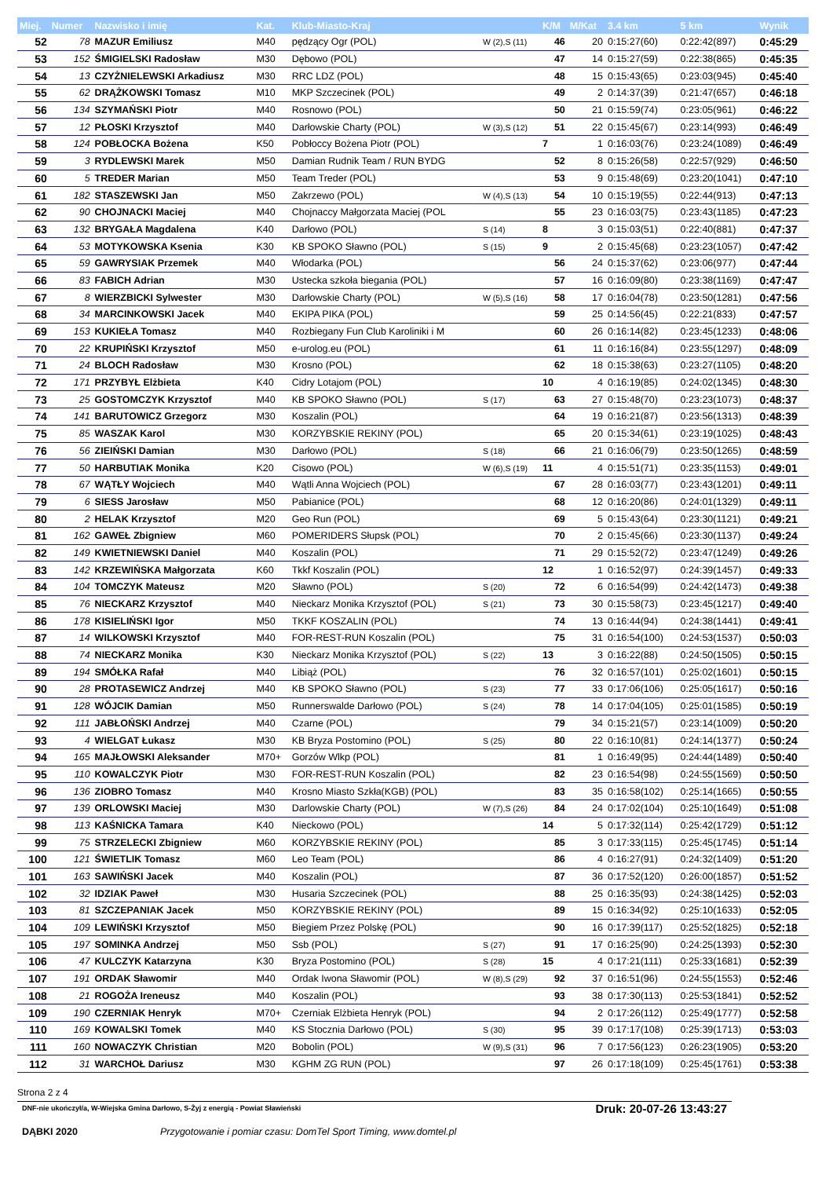| Miej. | Numer | Nazwisko i imię | Kat. | Klub-Miasto-Kraj | | K/M | M/Kat | 3.4 km | 5 km | Wynik |
| --- | --- | --- | --- | --- | --- | --- | --- | --- | --- | --- |
| 52 | 78 | MAZUR Emiliusz | M40 | pędzący Ogr (POL) | W (2),S (11) | 46 | 20 | 0:15:27(60) | 0:22:42(897) | 0:45:29 |
| 53 | 152 | ŚMIGIELSKI Radosław | M30 | Dębowo (POL) | | 47 | 14 | 0:15:27(59) | 0:22:38(865) | 0:45:35 |
| 54 | 13 | CZYŻNIELEWSKI Arkadiusz | M30 | RRC LDZ (POL) | | 48 | 15 | 0:15:43(65) | 0:23:03(945) | 0:45:40 |
| 55 | 62 | DRĄŻKOWSKI Tomasz | M10 | MKP Szczecinek (POL) | | 49 | 2 | 0:14:37(39) | 0:21:47(657) | 0:46:18 |
| 56 | 134 | SZYMAŃSKI Piotr | M40 | Rosnowo (POL) | | 50 | 21 | 0:15:59(74) | 0:23:05(961) | 0:46:22 |
| 57 | 12 | PŁOSKI Krzysztof | M40 | Darłowskie Charty (POL) | W (3),S (12) | 51 | 22 | 0:15:45(67) | 0:23:14(993) | 0:46:49 |
| 58 | 124 | POBŁOCKA Bożena | K50 | Pobłoccy Bożena Piotr (POL) | | 7 | 1 | 0:16:03(76) | 0:23:24(1089) | 0:46:49 |
| 59 | 3 | RYDLEWSKI Marek | M50 | Damian Rudnik Team / RUN BYDG | | 52 | 8 | 0:15:26(58) | 0:22:57(929) | 0:46:50 |
| 60 | 5 | TREDER Marian | M50 | Team Treder (POL) | | 53 | 9 | 0:15:48(69) | 0:23:20(1041) | 0:47:10 |
| 61 | 182 | STASZEWSKI Jan | M50 | Zakrzewo (POL) | W (4),S (13) | 54 | 10 | 0:15:19(55) | 0:22:44(913) | 0:47:13 |
| 62 | 90 | CHOJNACKI Maciej | M40 | Chojnaccy Małgorzata Maciej (POL | | 55 | 23 | 0:16:03(75) | 0:23:43(1185) | 0:47:23 |
| 63 | 132 | BRYGAŁA Magdalena | K40 | Darłowo (POL) | S (14) | 8 | 3 | 0:15:03(51) | 0:22:40(881) | 0:47:37 |
| 64 | 53 | MOTYKOWSKA Ksenia | K30 | KB SPOKO Sławno (POL) | S (15) | 9 | 2 | 0:15:45(68) | 0:23:23(1057) | 0:47:42 |
| 65 | 59 | GAWRYSIAK Przemek | M40 | Włodarka (POL) | | 56 | 24 | 0:15:37(62) | 0:23:06(977) | 0:47:44 |
| 66 | 83 | FABICH Adrian | M30 | Ustecka szkoła biegania (POL) | | 57 | 16 | 0:16:09(80) | 0:23:38(1169) | 0:47:47 |
| 67 | 8 | WIERZBICKI Sylwester | M30 | Darłowskie Charty (POL) | W (5),S (16) | 58 | 17 | 0:16:04(78) | 0:23:50(1281) | 0:47:56 |
| 68 | 34 | MARCINKOWSKI Jacek | M40 | EKIPA PIKA (POL) | | 59 | 25 | 0:14:56(45) | 0:22:21(833) | 0:47:57 |
| 69 | 153 | KUKIEŁA Tomasz | M40 | Rozbiegany Fun Club Karoliniki i M | | 60 | 26 | 0:16:14(82) | 0:23:45(1233) | 0:48:06 |
| 70 | 22 | KRUPIŃSKI Krzysztof | M50 | e-urolog.eu (POL) | | 61 | 11 | 0:16:16(84) | 0:23:55(1297) | 0:48:09 |
| 71 | 24 | BLOCH Radosław | M30 | Krosno (POL) | | 62 | 18 | 0:15:38(63) | 0:23:27(1105) | 0:48:20 |
| 72 | 171 | PRZYBYŁ Elżbieta | K40 | Cidry Lotajom (POL) | | 10 | 4 | 0:16:19(85) | 0:24:02(1345) | 0:48:30 |
| 73 | 25 | GOSTOMCZYK Krzysztof | M40 | KB SPOKO Sławno (POL) | S (17) | 63 | 27 | 0:15:48(70) | 0:23:23(1073) | 0:48:37 |
| 74 | 141 | BARUTOWICZ Grzegorz | M30 | Koszalin (POL) | | 64 | 19 | 0:16:21(87) | 0:23:56(1313) | 0:48:39 |
| 75 | 85 | WASZAK Karol | M30 | KORZYBSKIE REKINY (POL) | | 65 | 20 | 0:15:34(61) | 0:23:19(1025) | 0:48:43 |
| 76 | 56 | ZIEIŃSKI Damian | M30 | Darłowo (POL) | S (18) | 66 | 21 | 0:16:06(79) | 0:23:50(1265) | 0:48:59 |
| 77 | 50 | HARBUTIAK Monika | K20 | Cisowo (POL) | W (6),S (19) | 11 | 4 | 0:15:51(71) | 0:23:35(1153) | 0:49:01 |
| 78 | 67 | WĄTŁY Wojciech | M40 | Wątli Anna Wojciech (POL) | | 67 | 28 | 0:16:03(77) | 0:23:43(1201) | 0:49:11 |
| 79 | 6 | SIESS Jarosław | M50 | Pabianice (POL) | | 68 | 12 | 0:16:20(86) | 0:24:01(1329) | 0:49:11 |
| 80 | 2 | HELAK Krzysztof | M20 | Geo Run (POL) | | 69 | 5 | 0:15:43(64) | 0:23:30(1121) | 0:49:21 |
| 81 | 162 | GAWEŁ Zbigniew | M60 | POMERIDERS Słupsk (POL) | | 70 | 2 | 0:15:45(66) | 0:23:30(1137) | 0:49:24 |
| 82 | 149 | KWIETNIEWSKI Daniel | M40 | Koszalin (POL) | | 71 | 29 | 0:15:52(72) | 0:23:47(1249) | 0:49:26 |
| 83 | 142 | KRZEWIŃSKA Małgorzata | K60 | Tkkf Koszalin (POL) | | 12 | 1 | 0:16:52(97) | 0:24:39(1457) | 0:49:33 |
| 84 | 104 | TOMCZYK Mateusz | M20 | Sławno (POL) | S (20) | 72 | 6 | 0:16:54(99) | 0:24:42(1473) | 0:49:38 |
| 85 | 76 | NIECKARZ Krzysztof | M40 | Nieckarz Monika Krzysztof (POL) | S (21) | 73 | 30 | 0:15:58(73) | 0:23:45(1217) | 0:49:40 |
| 86 | 178 | KISIELIŃSKI Igor | M50 | TKKF KOSZALIN (POL) | | 74 | 13 | 0:16:44(94) | 0:24:38(1441) | 0:49:41 |
| 87 | 14 | WILKOWSKI Krzysztof | M40 | FOR-REST-RUN Koszalin (POL) | | 75 | 31 | 0:16:54(100) | 0:24:53(1537) | 0:50:03 |
| 88 | 74 | NIECKARZ Monika | K30 | Nieckarz Monika Krzysztof (POL) | S (22) | 13 | 3 | 0:16:22(88) | 0:24:50(1505) | 0:50:15 |
| 89 | 194 | SMÓŁKA Rafał | M40 | Libiąż (POL) | | 76 | 32 | 0:16:57(101) | 0:25:02(1601) | 0:50:15 |
| 90 | 28 | PROTASEWICZ Andrzej | M40 | KB SPOKO Sławno (POL) | S (23) | 77 | 33 | 0:17:06(106) | 0:25:05(1617) | 0:50:16 |
| 91 | 128 | WÓJCIK Damian | M50 | Runnerswalde Darłowo (POL) | S (24) | 78 | 14 | 0:17:04(105) | 0:25:01(1585) | 0:50:19 |
| 92 | 111 | JABŁOŃSKI Andrzej | M40 | Czarne (POL) | | 79 | 34 | 0:15:21(57) | 0:23:14(1009) | 0:50:20 |
| 93 | 4 | WIELGAT Łukasz | M30 | KB Bryza Postomino (POL) | S (25) | 80 | 22 | 0:16:10(81) | 0:24:14(1377) | 0:50:24 |
| 94 | 165 | MAJŁOWSKI Aleksander | M70+ | Gorzów Wlkp (POL) | | 81 | 1 | 0:16:49(95) | 0:24:44(1489) | 0:50:40 |
| 95 | 110 | KOWALCZYK Piotr | M30 | FOR-REST-RUN Koszalin (POL) | | 82 | 23 | 0:16:54(98) | 0:24:55(1569) | 0:50:50 |
| 96 | 136 | ZIOBRO Tomasz | M40 | Krosno Miasto Szkła(KGB) (POL) | | 83 | 35 | 0:16:58(102) | 0:25:14(1665) | 0:50:55 |
| 97 | 139 | ORLOWSKI Maciej | M30 | Darlowskie Charty (POL) | W (7),S (26) | 84 | 24 | 0:17:02(104) | 0:25:10(1649) | 0:51:08 |
| 98 | 113 | KAŚNICKA Tamara | K40 | Nieckowo (POL) | | 14 | 5 | 0:17:32(114) | 0:25:42(1729) | 0:51:12 |
| 99 | 75 | STRZELECKI Zbigniew | M60 | KORZYBSKIE REKINY (POL) | | 85 | 3 | 0:17:33(115) | 0:25:45(1745) | 0:51:14 |
| 100 | 121 | ŚWIETLIK Tomasz | M60 | Leo Team (POL) | | 86 | 4 | 0:16:27(91) | 0:24:32(1409) | 0:51:20 |
| 101 | 163 | SAWIŃSKI Jacek | M40 | Koszalin (POL) | | 87 | 36 | 0:17:52(120) | 0:26:00(1857) | 0:51:52 |
| 102 | 32 | IDZIAK Paweł | M30 | Husaria Szczecinek (POL) | | 88 | 25 | 0:16:35(93) | 0:24:38(1425) | 0:52:03 |
| 103 | 81 | SZCZEPANIAK Jacek | M50 | KORZYBSKIE REKINY (POL) | | 89 | 15 | 0:16:34(92) | 0:25:10(1633) | 0:52:05 |
| 104 | 109 | LEWIŃSKI Krzysztof | M50 | Biegiem Przez Polskę (POL) | | 90 | 16 | 0:17:39(117) | 0:25:52(1825) | 0:52:18 |
| 105 | 197 | SOMINKA Andrzej | M50 | Ssb (POL) | S (27) | 91 | 17 | 0:16:25(90) | 0:24:25(1393) | 0:52:30 |
| 106 | 47 | KULCZYK Katarzyna | K30 | Bryza Postomino (POL) | S (28) | 15 | 4 | 0:17:21(111) | 0:25:33(1681) | 0:52:39 |
| 107 | 191 | ORDAK Sławomir | M40 | Ordak Iwona Sławomir (POL) | W (8),S (29) | 92 | 37 | 0:16:51(96) | 0:24:55(1553) | 0:52:46 |
| 108 | 21 | ROGOŻA Ireneusz | M40 | Koszalin (POL) | | 93 | 38 | 0:17:30(113) | 0:25:53(1841) | 0:52:52 |
| 109 | 190 | CZERNIAK Henryk | M70+ | Czerniak Elżbieta Henryk (POL) | | 94 | 2 | 0:17:26(112) | 0:25:49(1777) | 0:52:58 |
| 110 | 169 | KOWALSKI Tomek | M40 | KS Stocznia Darłowo (POL) | S (30) | 95 | 39 | 0:17:17(108) | 0:25:39(1713) | 0:53:03 |
| 111 | 160 | NOWACZYK Christian | M20 | Bobolin (POL) | W (9),S (31) | 96 | 7 | 0:17:56(123) | 0:26:23(1905) | 0:53:20 |
| 112 | 31 | WARCHOŁ Dariusz | M30 | KGHM ZG RUN (POL) | | 97 | 26 | 0:17:18(109) | 0:25:45(1761) | 0:53:38 |
Strona 2 z 4
DNF-nie ukończył/a, W-Wiejska Gmina Darłowo, S-Żyj z energią - Powiat Sławieński Druk: 20-07-26 13:43:27
DĄBKI 2020 Przygotowanie i pomiar czasu: DomTel Sport Timing, www.domtel.pl